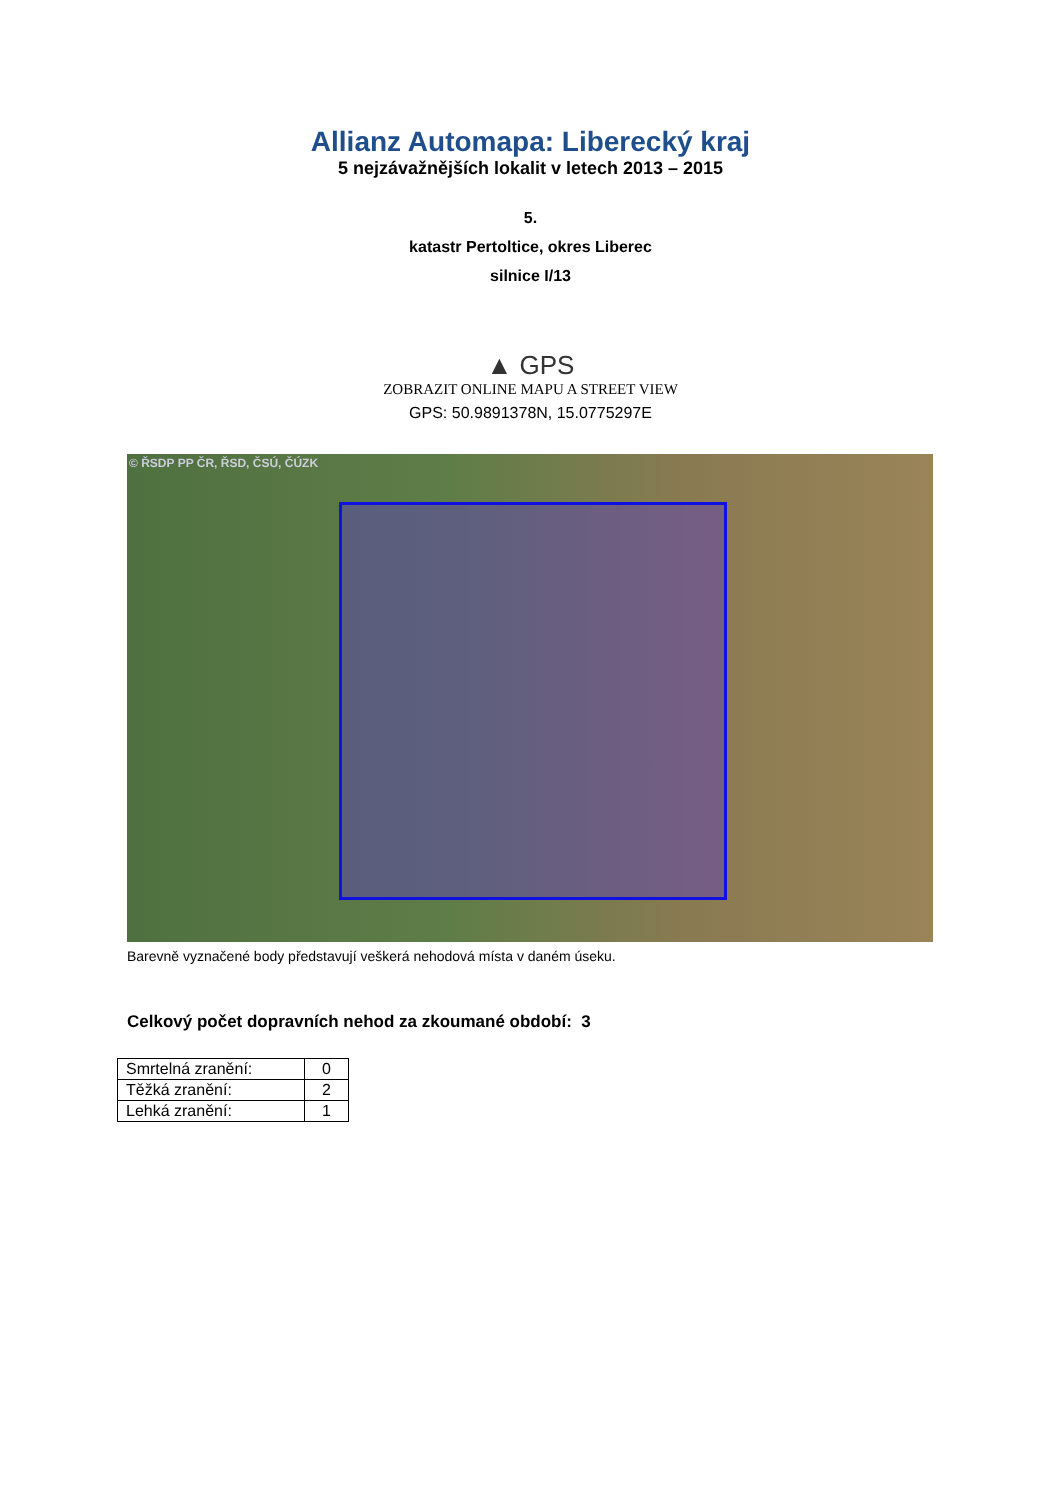Allianz Automapa: Liberecký kraj
5 nejzávažnějších lokalit v letech 2013 – 2015
5.
katastr Pertoltice, okres Liberec
silnice I/13
▲ GPS
ZOBRAZIT ONLINE MAPU A STREET VIEW
GPS: 50.9891378N, 15.0775297E
© ŘSDP PP ČR, ŘSD, ČSÚ, ČÚZK
Barevně vyznačené body představují veškerá nehodová místa v daném úseku.
Celkový počet dopravních nehod za zkoumané období: 3
| Smrtelná zranění: | 0 |
| Těžká zranění: | 2 |
| Lehká zranění: | 1 |